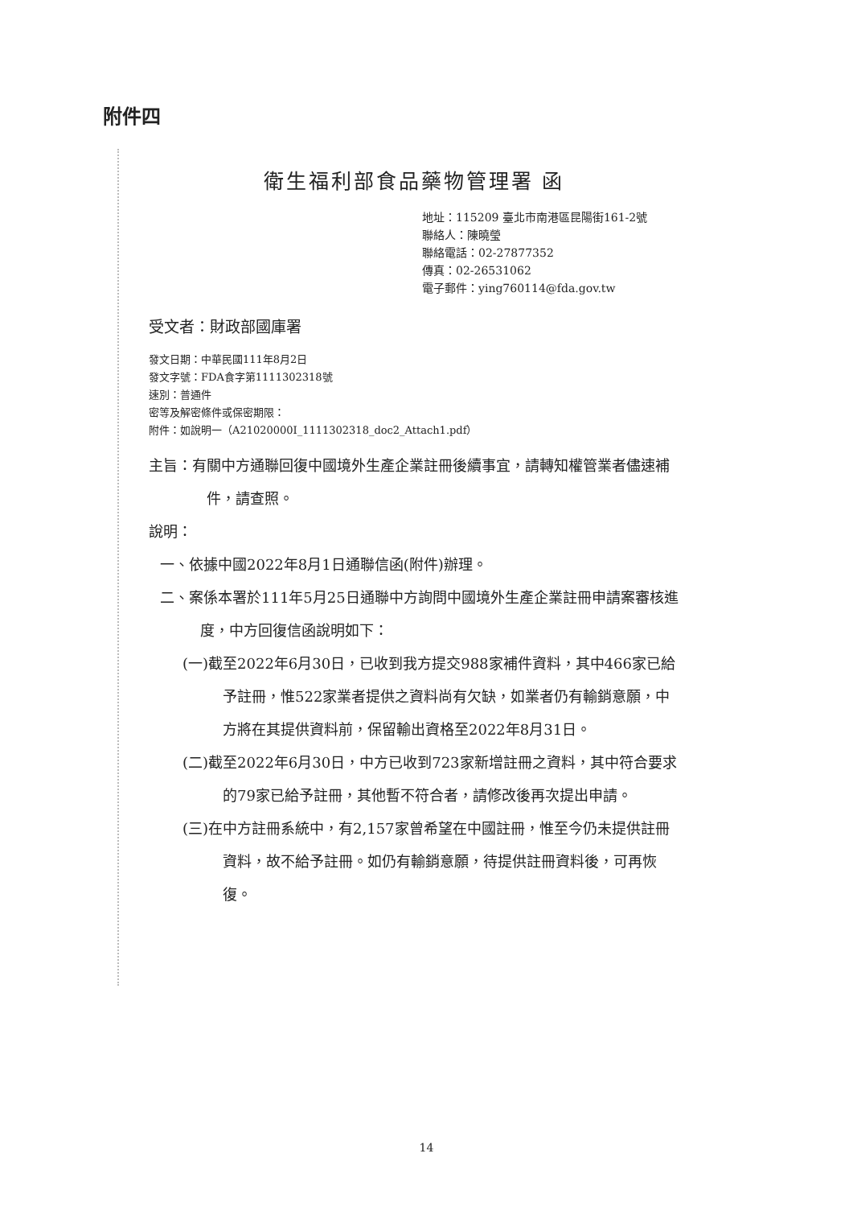附件四
衛生福利部食品藥物管理署 函
地址：115209 臺北市南港區昆陽街161-2號
聯絡人：陳曉瑩
聯絡電話：02-27877352
傳真：02-26531062
電子郵件：ying760114@fda.gov.tw
受文者：財政部國庫署
發文日期：中華民國111年8月2日
發文字號：FDA食字第1111302318號
速別：普通件
密等及解密條件或保密期限：
附件：如說明一（A21020000I_1111302318_doc2_Attach1.pdf）
主旨：有關中方通聯回復中國境外生產企業註冊後續事宜，請轉知權管業者儘速補件，請查照。
說明：
一、依據中國2022年8月1日通聯信函(附件)辦理。
二、案係本署於111年5月25日通聯中方詢問中國境外生產企業註冊申請案審核進度，中方回復信函說明如下：
(一)截至2022年6月30日，已收到我方提交988家補件資料，其中466家已給予註冊，惟522家業者提供之資料尚有欠缺，如業者仍有輸銷意願，中方將在其提供資料前，保留輸出資格至2022年8月31日。
(二)截至2022年6月30日，中方已收到723家新增註冊之資料，其中符合要求的79家已給予註冊，其他暫不符合者，請修改後再次提出申請。
(三)在中方註冊系統中，有2,157家曾希望在中國註冊，惟至今仍未提供註冊資料，故不給予註冊。如仍有輸銷意願，待提供註冊資料後，可再恢復。
14